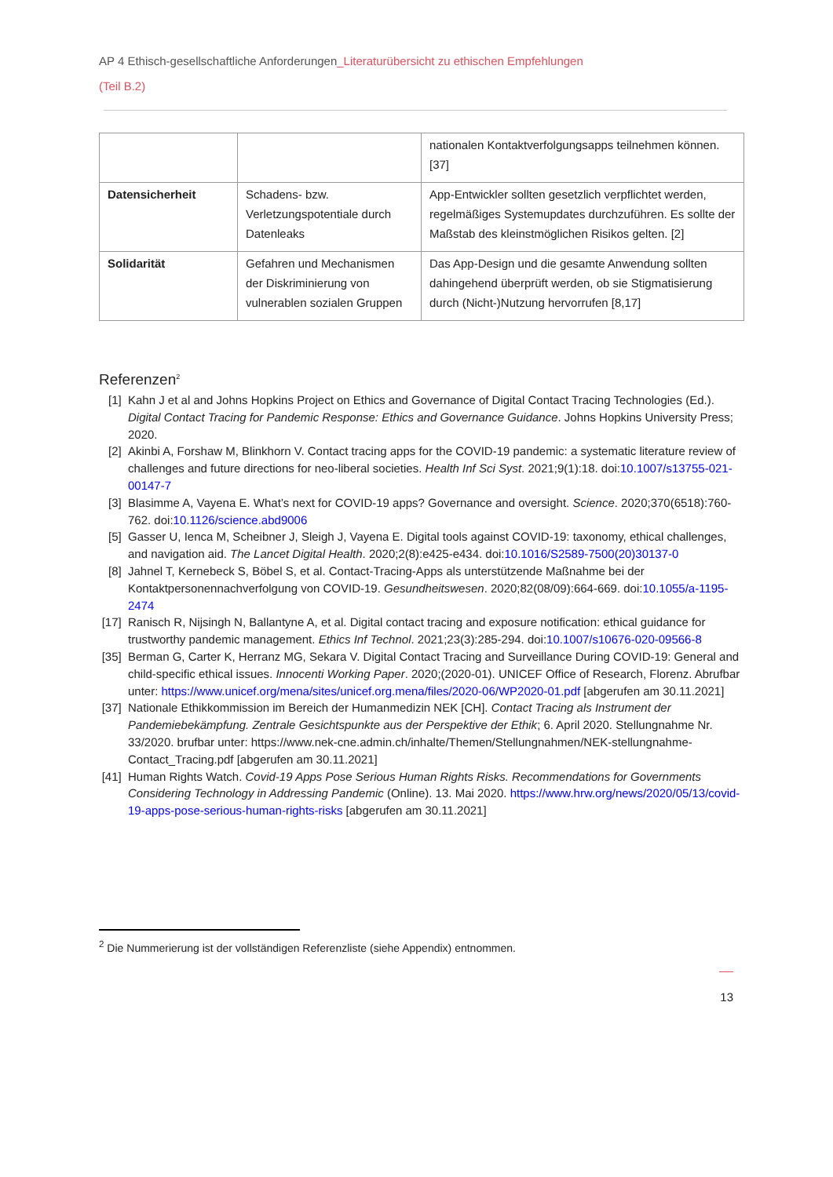AP 4 Ethisch-gesellschaftliche Anforderungen_Literaturübersicht zu ethischen Empfehlungen
(Teil B.2)
| | | nationalen Kontaktverfolgungsapps teilnehmen können. [37] |
| Datensicherheit | Schadens- bzw. Verletzungspotentiale durch Datenleaks | App-Entwickler sollten gesetzlich verpflichtet werden, regelmäßiges Systemupdates durchzuführen. Es sollte der Maßstab des kleinstmöglichen Risikos gelten. [2] |
| Solidarität | Gefahren und Mechanismen der Diskriminierung von vulnerablen sozialen Gruppen | Das App-Design und die gesamte Anwendung sollten dahingehend überprüft werden, ob sie Stigmatisierung durch (Nicht-)Nutzung hervorrufen [8,17] |
Referenzen<sup>2</sup>
[1] Kahn J et al and Johns Hopkins Project on Ethics and Governance of Digital Contact Tracing Technologies (Ed.). Digital Contact Tracing for Pandemic Response: Ethics and Governance Guidance. Johns Hopkins University Press; 2020.
[2] Akinbi A, Forshaw M, Blinkhorn V. Contact tracing apps for the COVID-19 pandemic: a systematic literature review of challenges and future directions for neo-liberal societies. Health Inf Sci Syst. 2021;9(1):18. doi:10.1007/s13755-021-00147-7
[3] Blasimme A, Vayena E. What’s next for COVID-19 apps? Governance and oversight. Science. 2020;370(6518):760-762. doi:10.1126/science.abd9006
[5] Gasser U, Ienca M, Scheibner J, Sleigh J, Vayena E. Digital tools against COVID-19: taxonomy, ethical challenges, and navigation aid. The Lancet Digital Health. 2020;2(8):e425-e434. doi:10.1016/S2589-7500(20)30137-0
[8] Jahnel T, Kernebeck S, Böbel S, et al. Contact-Tracing-Apps als unterstützende Maßnahme bei der Kontaktpersonennachverfolgung von COVID-19. Gesundheitswesen. 2020;82(08/09):664-669. doi:10.1055/a-1195-2474
[17] Ranisch R, Nijsingh N, Ballantyne A, et al. Digital contact tracing and exposure notification: ethical guidance for trustworthy pandemic management. Ethics Inf Technol. 2021;23(3):285-294. doi:10.1007/s10676-020-09566-8
[35] Berman G, Carter K, Herranz MG, Sekara V. Digital Contact Tracing and Surveillance During COVID-19: General and child-specific ethical issues. Innocenti Working Paper. 2020;(2020-01). UNICEF Office of Research, Florenz. Abrufbar unter: https://www.unicef.org/mena/sites/unicef.org.mena/files/2020-06/WP2020-01.pdf [abgerufen am 30.11.2021]
[37] Nationale Ethikkommission im Bereich der Humanmedizin NEK [CH]. Contact Tracing als Instrument der Pandemiebekämpfung. Zentrale Gesichtspunkte aus der Perspektive der Ethik; 6. April 2020. Stellungnahme Nr. 33/2020. brufbar unter: https://www.nek-cne.admin.ch/inhalte/Themen/Stellungnahmen/NEK-stellungnahme-Contact_Tracing.pdf [abgerufen am 30.11.2021]
[41] Human Rights Watch. Covid-19 Apps Pose Serious Human Rights Risks. Recommendations for Governments Considering Technology in Addressing Pandemic (Online). 13. Mai 2020. https://www.hrw.org/news/2020/05/13/covid-19-apps-pose-serious-human-rights-risks [abgerufen am 30.11.2021]
<sup>2</sup> Die Nummerierung ist der vollständigen Referenzliste (siehe Appendix) entnommen.
13